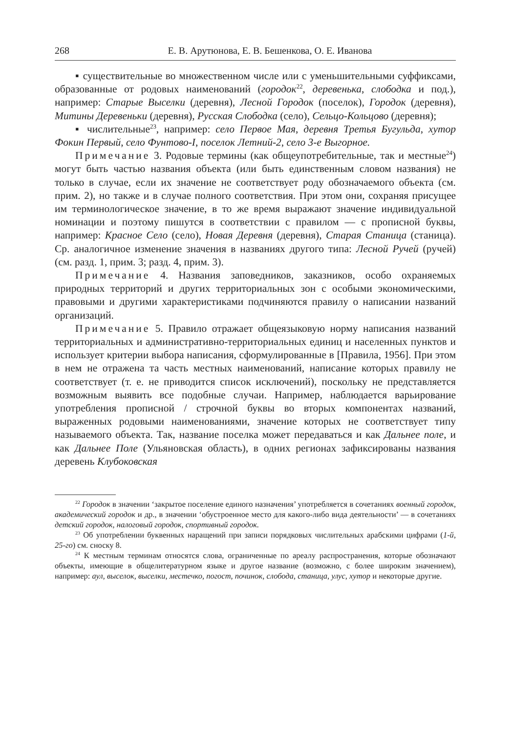268 Е. В. Арутюнова, Е. В. Бешенкова, О. Е. Иванова
▪ существительные во множественном числе или с уменьшительными суффиксами, образованные от родовых наименований (городок<sup>22</sup>, деревенька, слободка и под.), например: Старые Выселки (деревня), Лесной Городок (поселок), Городок (деревня), Митины Деревеньки (деревня), Русская Слободка (село), Сельцо-Кольцово (деревня);
▪ числительные<sup>23</sup>, например: село Первое Мая, деревня Третья Бугульда, хутор Фокин Первый, село Фунтово-I, поселок Летний-2, село 3-е Выгорное.
Примечание 3. Родовые термины (как общеупотребительные, так и местные<sup>24</sup>) могут быть частью названия объекта (или быть единственным словом названия) не только в случае, если их значение не соответствует роду обозначаемого объекта (см. прим. 2), но также и в случае полного соответствия. При этом они, сохраняя присущее им терминологическое значение, в то же время выражают значение индивидуальной номинации и поэтому пишутся в соответствии с правилом — с прописной буквы, например: Красное Село (село), Новая Деревня (деревня), Старая Станица (станица). Ср. аналогичное изменение значения в названиях другого типа: Лесной Ручей (ручей) (см. разд. 1, прим. 3; разд. 4, прим. 3).
Примечание 4. Названия заповедников, заказников, особо охраняемых природных территорий и других территориальных зон с особыми экономическими, правовыми и другими характеристиками подчиняются правилу о написании названий организаций.
Примечание 5. Правило отражает общеязыковую норму написания названий территориальных и административно-территориальных единиц и населенных пунктов и использует критерии выбора написания, сформулированные в [Правила, 1956]. При этом в нем не отражена та часть местных наименований, написание которых правилу не соответствует (т. е. не приводится список исключений), поскольку не представляется возможным выявить все подобные случаи. Например, наблюдается варьирование употребления прописной / строчной буквы во вторых компонентах названий, выраженных родовыми наименованиями, значение которых не соответствует типу называемого объекта. Так, название поселка может передаваться и как Дальнее поле, и как Дальнее Поле (Ульяновская область), в одних регионах зафиксированы названия деревень Клубоковская
<sup>22</sup> Городок в значении ‘закрытое поселение единого назначения’ употребляется в сочетаниях военный городок, академический городок и др., в значении ‘обустроенное место для какого-либо вида деятельности’ — в сочетаниях детский городок, налоговый городок, спортивный городок.
<sup>23</sup> Об употреблении буквенных наращений при записи порядковых числительных арабскими цифрами (1-й, 25-го) см. сноску 8.
<sup>24</sup> К местным терминам относятся слова, ограниченные по ареалу распространения, которые обозначают объекты, имеющие в общелитературном языке и другое название (возможно, с более широким значением), например: аул, выселок, выселки, местечко, погост, починок, слобода, станица, улус, хутор и некоторые другие.